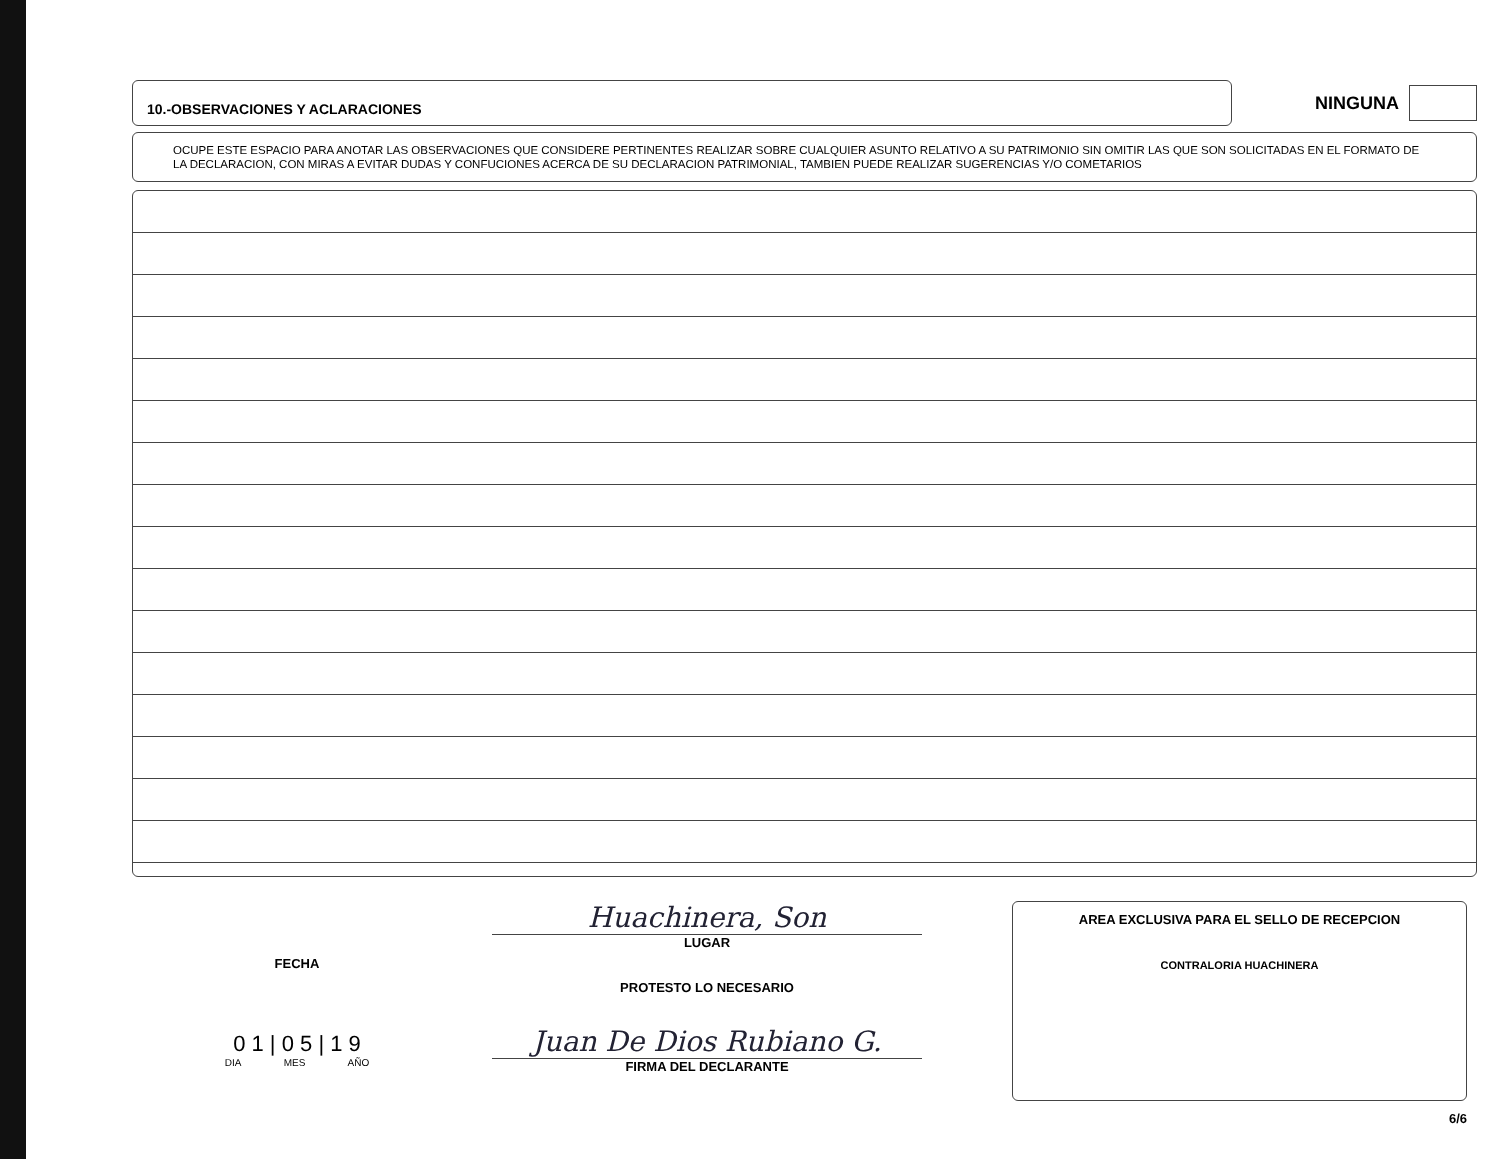10.-OBSERVACIONES Y ACLARACIONES
NINGUNA
OCUPE ESTE ESPACIO PARA ANOTAR LAS OBSERVACIONES QUE CONSIDERE PERTINENTES REALIZAR SOBRE CUALQUIER ASUNTO RELATIVO A SU PATRIMONIO SIN OMITIR LAS QUE SON SOLICITADAS EN EL FORMATO DE LA DECLARACION, CON MIRAS A EVITAR DUDAS Y CONFUCIONES ACERCA DE SU DECLARACION PATRIMONIAL, TAMBIEN PUEDE REALIZAR SUGERENCIAS Y/O COMETARIOS
FECHA
0 1 | 0 5 | 1 9
DIA MES AÑO
Huachinera, Son
LUGAR
PROTESTO LO NECESARIO
Juan De Dios Rubiano G.
FIRMA DEL DECLARANTE
AREA EXCLUSIVA PARA EL SELLO DE RECEPCION
CONTRALORIA HUACHINERA
6/6